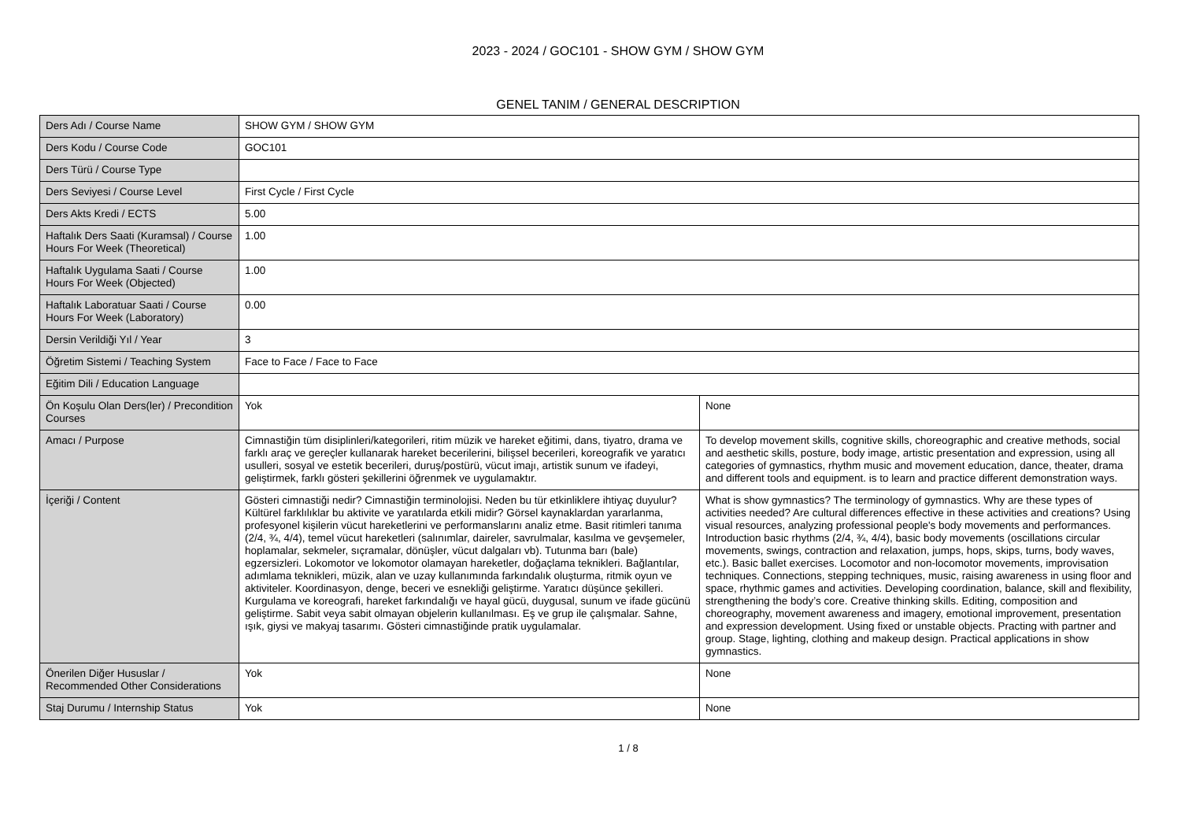2023 - 2024 / GOC101 - SHOW GYM / SHOW GYM
GENEL TANIM / GENERAL DESCRIPTION
| Ders Adı / Course Name | SHOW GYM / SHOW GYM | |
| Ders Kodu / Course Code | GOC101 | |
| Ders Türü / Course Type | | |
| Ders Seviyesi / Course Level | First Cycle / First Cycle | |
| Ders Akts Kredi / ECTS | 5.00 | |
| Haftalık Ders Saati (Kuramsal) / Course Hours For Week (Theoretical) | 1.00 | |
| Haftalık Uygulama Saati / Course Hours For Week (Objected) | 1.00 | |
| Haftalık Laboratuar Saati / Course Hours For Week (Laboratory) | 0.00 | |
| Dersin Verildiği Yıl / Year | 3 | |
| Öğretim Sistemi / Teaching System | Face to Face / Face to Face | |
| Eğitim Dili / Education Language | | |
| Ön Koşulu Olan Ders(ler) / Precondition Courses | Yok | None |
| Amacı / Purpose | Cimnastiğin tüm disiplinleri/kategorileri, ritim müzik ve hareket eğitimi, dans, tiyatro, drama ve farklı araç ve gereçler kullanarak hareket becerilerini, bilişsel becerileri, koreografik ve yaratıcı usulleri, sosyal ve estetik becerileri, duruş/postürü, vücut imajı, artistik sunum ve ifadeyi, geliştirmek, farklı gösteri şekillerini öğrenmek ve uygulamaktır. | To develop movement skills, cognitive skills, choreographic and creative methods, social and aesthetic skills, posture, body image, artistic presentation and expression, using all categories of gymnastics, rhythm music and movement education, dance, theater, drama and different tools and equipment. is to learn and practice different demonstration ways. |
| İçeriği / Content | Gösteri cimnastiği nedir? Cimnastiğin terminolojisi. Neden bu tür etkinliklere ihtiyaç duyulur? Kültürel farklılıklar bu aktivite ve yaratılarda etkili midir? Görsel kaynaklardan yararlanma, profesyonel kişilerin vücut hareketlerini ve performanslarını analiz etme. Basit ritimleri tanıma (2/4, ¾, 4/4), temel vücut hareketleri (salınımlar, daireler, savrulmalar, kasılma ve gevşemeler, hoplamalar, sekmeler, sıçramalar, dönüşler, vücut dalgaları vb). Tutunma barı (bale) egzersizleri. Lokomotor ve lokomotor olamayan hareketler, doğaçlama teknikleri. Bağlantılar, adımlama teknikleri, müzik, alan ve uzay kullanımında farkındalık oluşturma, ritmik oyun ve aktiviteler. Koordinasyon, denge, beceri ve esnekliği geliştirme. Yaratıcı düşünce şekilleri. Kurgulama ve koreografi, hareket farkındalığı ve hayal gücü, duygusal, sunum ve ifade gücünü geliştirme. Sabit veya sabit olmayan objelerin kullanılması. Eş ve grup ile çalışmalar. Sahne, ışık, giysi ve makyaj tasarımı. Gösteri cimnastiğinde pratik uygulamalar. | What is show gymnastics? The terminology of gymnastics. Why are these types of activities needed? Are cultural differences effective in these activities and creations? Using visual resources, analyzing professional people's body movements and performances. Introduction basic rhythms (2/4, ¾, 4/4), basic body movements (oscillations circular movements, swings, contraction and relaxation, jumps, hops, skips, turns, body waves, etc.). Basic ballet exercises. Locomotor and non-locomotor movements, improvisation techniques. Connections, stepping techniques, music, raising awareness in using floor and space, rhythmic games and activities. Developing coordination, balance, skill and flexibility, strengthening the body’s core. Creative thinking skills. Editing, composition and choreography, movement awareness and imagery, emotional improvement, presentation and expression development. Using fixed or unstable objects. Practing with partner and group. Stage, lighting, clothing and makeup design. Practical applications in show gymnastics. |
| Önerilen Diğer Hususlar / Recommended Other Considerations | Yok | None |
| Staj Durumu / Internship Status | Yok | None |
1 / 8